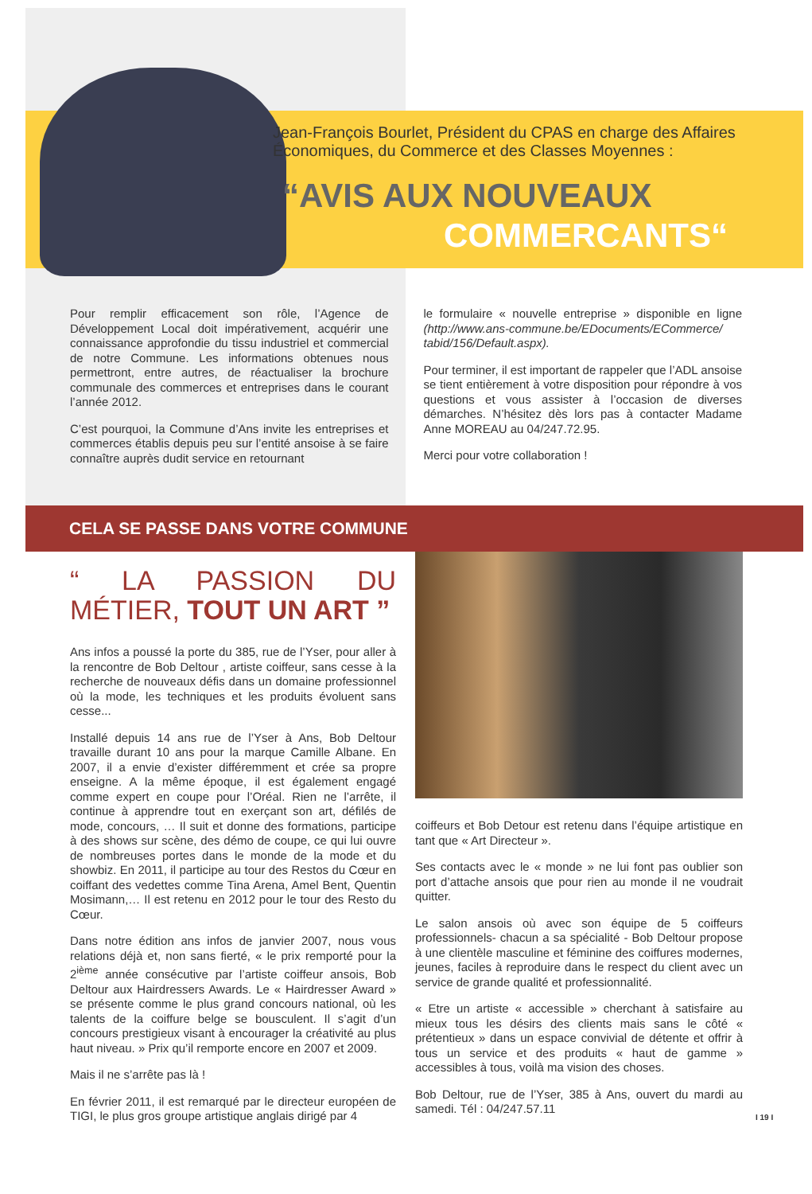Jean-François Bourlet, Président du CPAS en charge des Affaires Économiques, du Commerce et des Classes Moyennes :
“AVIS AUX NOUVEAUX
COMMERCANTS“
Pour remplir efficacement son rôle, l’Agence de Développement Local doit impérativement, acquérir une connaissance approfondie du tissu industriel et commercial de notre Commune. Les informations obtenues nous permettront, entre autres, de réactualiser la brochure communale des commerces et entreprises dans le courant l’année 2012.
C’est pourquoi, la Commune d’Ans invite les entreprises et commerces établis depuis peu sur l’entité ansoise à se faire connaître auprès dudit service en retournant
le formulaire « nouvelle entreprise » disponible en ligne (http://www.ans-commune.be/EDocuments/ECommerce/ tabid/156/Default.aspx).
Pour terminer, il est important de rappeler que l’ADL ansoise se tient entièrement à votre disposition pour répondre à vos questions et vous assister à l’occasion de diverses démarches. N’hésitez dès lors pas à contacter Madame Anne MOREAU au 04/247.72.95.
Merci pour votre collaboration !
CELA SE PASSE DANS VOTRE COMMUNE
“ LA PASSION DU MÉTIER, TOUT UN ART ”
Ans infos a poussé la porte du 385, rue de l’Yser, pour aller à la rencontre de Bob Deltour , artiste coiffeur, sans cesse à la recherche de nouveaux défis dans un domaine professionnel où la mode, les techniques et les produits évoluent sans cesse...
Installé depuis 14 ans rue de l’Yser à Ans, Bob Deltour travaille durant 10 ans pour la marque Camille Albane. En 2007, il a envie d’exister différemment et crée sa propre enseigne. A la même époque, il est également engagé comme expert en coupe pour l’Oréal. Rien ne l’arrête, il continue à apprendre tout en exerçant son art, défilés de mode, concours, … Il suit et donne des formations, participe à des shows sur scène, des démo de coupe, ce qui lui ouvre de nombreuses portes dans le monde de la mode et du showbiz. En 2011, il participe au tour des Restos du Cœur en coiffant des vedettes comme Tina Arena, Amel Bent, Quentin Mosimann,… Il est retenu en 2012 pour le tour des Resto du Cœur.
Dans notre édition ans infos de janvier 2007, nous vous relations déjà et, non sans fierté, « le prix remporté pour la 2<sup>ième</sup> année consécutive par l’artiste coiffeur ansois, Bob Deltour aux Hairdressers Awards. Le « Hairdresser Award » se présente comme le plus grand concours national, où les talents de la coiffure belge se bousculent. Il s’agit d’un concours prestigieux visant à encourager la créativité au plus haut niveau. » Prix qu’il remporte encore en 2007 et 2009.
Mais il ne s’arrête pas là !
En février 2011, il est remarqué par le directeur européen de TIGI, le plus gros groupe artistique anglais dirigé par 4
coiffeurs et Bob Detour est retenu dans l’équipe artistique en tant que « Art Directeur ».
Ses contacts avec le « monde » ne lui font pas oublier son port d’attache ansois que pour rien au monde il ne voudrait quitter.
Le salon ansois où avec son équipe de 5 coiffeurs professionnels- chacun a sa spécialité - Bob Deltour propose à une clientèle masculine et féminine des coiffures modernes, jeunes, faciles à reproduire dans le respect du client avec un service de grande qualité et professionnalité.
« Etre un artiste « accessible » cherchant à satisfaire au mieux tous les désirs des clients mais sans le côté « prétentieux » dans un espace convivial de détente et offrir à tous un service et des produits « haut de gamme » accessibles à tous, voilà ma vision des choses.
Bob Deltour, rue de l’Yser, 385 à Ans, ouvert du mardi au samedi. Tél : 04/247.57.11
I 19 I